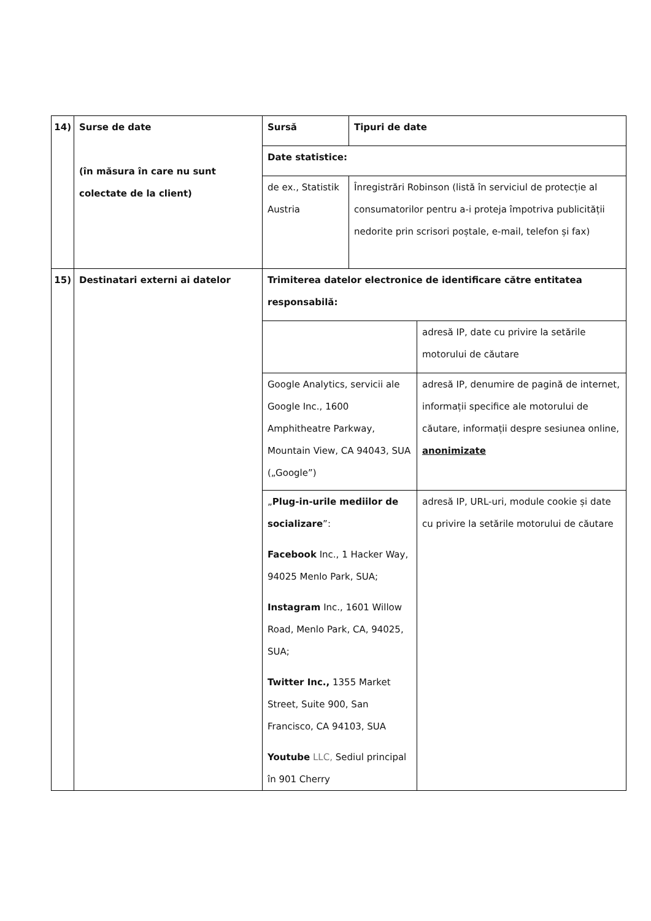| 14) | Surse de date (în măsura în care nu sunt colectate de la client) | / Sursă / Tipuri de date / / Date statistice: / / / de ex., Statistik Austria / Înregistrări Robinson (listă în serviciul de protecție al consumatorilor pentru a-i proteja împotriva publicității nedorite prin scrisori poștale, e-mail, telefon și fax) / |
| 15) | Destinatari externi ai datelor | / Trimiterea datelor electronice de identificare către entitatea responsabilă: / / / / adresă IP, date cu privire la setările motorului de căutare / / Google Analytics, servicii ale Google Inc., 1600 Amphitheatre Parkway, Mountain View, CA 94043, SUA („Google”) / adresă IP, denumire de pagină de internet, informații specifice ale motorului de căutare, informații despre sesiunea online, anonimizate / / „ Plug-in-urile mediilor de socializare ”: Facebook Inc., 1 Hacker Way, 94025 Menlo Park, SUA; Instagram Inc., 1601 Willow Road, Menlo Park, CA, 94025, SUA; Twitter Inc., 1355 Market Street, Suite 900, San Francisco, CA 94103, SUA Youtube LLC, Sediul principal în 901 Cherry / adresă IP, URL-uri, module cookie și date cu privire la setările motorului de căutare / |